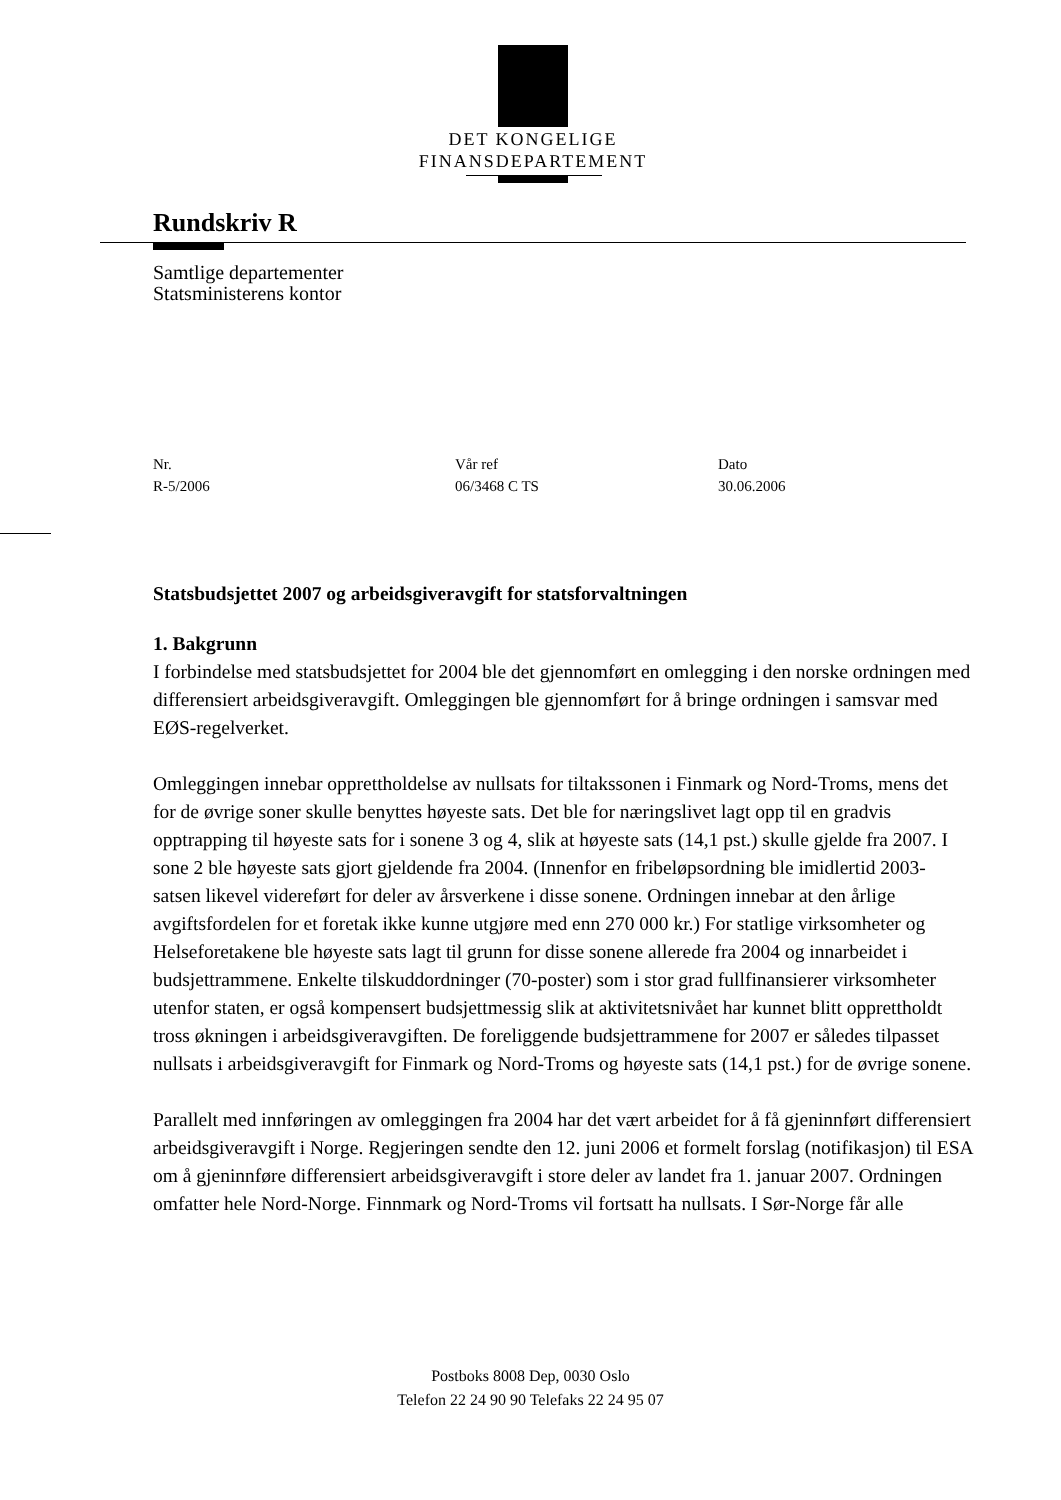DET KONGELIGE
FINANSDEPARTEMENT
Rundskriv R
Samtlige departementer
Statsministerens kontor
Nr.
R-5/2006
Vår ref
06/3468 C TS
Dato
30.06.2006
Statsbudsjettet 2007 og arbeidsgiveravgift for statsforvaltningen
1. Bakgrunn
I forbindelse med statsbudsjettet for 2004 ble det gjennomført en omlegging i den norske ordningen med differensiert arbeidsgiveravgift. Omleggingen ble gjennomført for å bringe ordningen i samsvar med EØS-regelverket.
Omleggingen innebar opprettholdelse av nullsats for tiltakssonen i Finmark og Nord-Troms, mens det for de øvrige soner skulle benyttes høyeste sats. Det ble for næringslivet lagt opp til en gradvis opptrapping til høyeste sats for i sonene 3 og 4, slik at høyeste sats (14,1 pst.) skulle gjelde fra 2007. I sone 2 ble høyeste sats gjort gjeldende fra 2004. (Innenfor en fribeløpsordning ble imidlertid 2003-satsen likevel videreført for deler av årsverkene i disse sonene. Ordningen innebar at den årlige avgiftsfordelen for et foretak ikke kunne utgjøre med enn 270 000 kr.) For statlige virksomheter og Helseforetakene ble høyeste sats lagt til grunn for disse sonene allerede fra 2004 og innarbeidet i budsjettrammene. Enkelte tilskuddordninger (70-poster) som i stor grad fullfinansierer virksomheter utenfor staten, er også kompensert budsjettmessig slik at aktivitetsnivået har kunnet blitt opprettholdt tross økningen i arbeidsgiveravgiften. De foreliggende budsjettrammene for 2007 er således tilpasset nullsats i arbeidsgiveravgift for Finmark og Nord-Troms og høyeste sats (14,1 pst.) for de øvrige sonene.
Parallelt med innføringen av omleggingen fra 2004 har det vært arbeidet for å få gjeninnført differensiert arbeidsgiveravgift i Norge. Regjeringen sendte den 12. juni 2006 et formelt forslag (notifikasjon) til ESA om å gjeninnføre differensiert arbeidsgiveravgift i store deler av landet fra 1. januar 2007. Ordningen omfatter hele Nord-Norge. Finnmark og Nord-Troms vil fortsatt ha nullsats. I Sør-Norge får alle
Postboks 8008 Dep, 0030 Oslo
Telefon 22 24 90 90 Telefaks 22 24 95 07